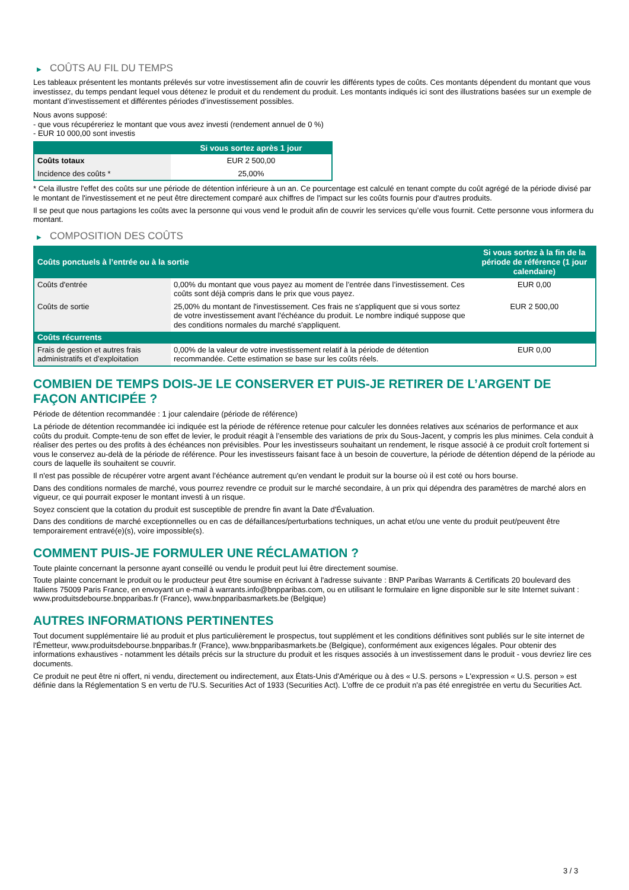▶ COÛTS AU FIL DU TEMPS
Les tableaux présentent les montants prélevés sur votre investissement afin de couvrir les différents types de coûts. Ces montants dépendent du montant que vous investissez, du temps pendant lequel vous détenez le produit et du rendement du produit. Les montants indiqués ici sont des illustrations basées sur un exemple de montant d’investissement et différentes périodes d’investissement possibles.
Nous avons supposé:
- que vous récupéreriez le montant que vous avez investi (rendement annuel de 0 %)
- EUR 10 000,00 sont investis
| | Si vous sortez après 1 jour |
| --- | --- |
| Coûts totaux | EUR 2 500,00 |
| Incidence des coûts * | 25,00% |
* Cela illustre l'effet des coûts sur une période de détention inférieure à un an. Ce pourcentage est calculé en tenant compte du coût agrégé de la période divisé par le montant de l'investissement et ne peut être directement comparé aux chiffres de l'impact sur les coûts fournis pour d'autres produits.
Il se peut que nous partagions les coûts avec la personne qui vous vend le produit afin de couvrir les services qu’elle vous fournit. Cette personne vous informera du montant.
▶ COMPOSITION DES COÛTS
| Coûts ponctuels à l’entrée ou à la sortie | | Si vous sortez à la fin de la période de référence (1 jour calendaire) |
| --- | --- | --- |
| Coûts d'entrée | 0,00% du montant que vous payez au moment de l’entrée dans l’investissement. Ces coûts sont déjà compris dans le prix que vous payez. | EUR 0,00 |
| Coûts de sortie | 25,00% du montant de l'investissement. Ces frais ne s'appliquent que si vous sortez de votre investissement avant l'échéance du produit. Le nombre indiqué suppose que des conditions normales du marché s'appliquent. | EUR 2 500,00 |
| Coûts récurrents | | |
| Frais de gestion et autres frais administratifs et d’exploitation | 0,00% de la valeur de votre investissement relatif à la période de détention recommandée. Cette estimation se base sur les coûts réels. | EUR 0,00 |
COMBIEN DE TEMPS DOIS-JE LE CONSERVER ET PUIS-JE RETIRER DE L’ARGENT DE FAÇON ANTICIPÉE ?
Période de détention recommandée : 1 jour calendaire (période de référence)
La période de détention recommandée ici indiquée est la période de référence retenue pour calculer les données relatives aux scénarios de performance et aux coûts du produit. Compte-tenu de son effet de levier, le produit réagit à l’ensemble des variations de prix du Sous-Jacent, y compris les plus minimes. Cela conduit à réaliser des pertes ou des profits à des échéances non prévisibles. Pour les investisseurs souhaitant un rendement, le risque associé à ce produit croît fortement si vous le conservez au-delà de la période de référence. Pour les investisseurs faisant face à un besoin de couverture, la période de détention dépend de la période au cours de laquelle ils souhaitent se couvrir.
Il n'est pas possible de récupérer votre argent avant l’échéance autrement qu'en vendant le produit sur la bourse où il est coté ou hors bourse.
Dans des conditions normales de marché, vous pourrez revendre ce produit sur le marché secondaire, à un prix qui dépendra des paramètres de marché alors en vigueur, ce qui pourrait exposer le montant investi à un risque.
Soyez conscient que la cotation du produit est susceptible de prendre fin avant la Date d'Évaluation.
Dans des conditions de marché exceptionnelles ou en cas de défaillances/perturbations techniques, un achat et/ou une vente du produit peut/peuvent être temporairement entravé(e)(s), voire impossible(s).
COMMENT PUIS-JE FORMULER UNE RÉCLAMATION ?
Toute plainte concernant la personne ayant conseillé ou vendu le produit peut lui être directement soumise.
Toute plainte concernant le produit ou le producteur peut être soumise en écrivant à l'adresse suivante : BNP Paribas Warrants & Certificats 20 boulevard des Italiens 75009 Paris France, en envoyant un e-mail à warrants.info@bnpparibas.com, ou en utilisant le formulaire en ligne disponible sur le site Internet suivant : www.produitsdebourse.bnpparibas.fr (France), www.bnpparibasmarkets.be (Belgique)
AUTRES INFORMATIONS PERTINENTES
Tout document supplémentaire lié au produit et plus particulièrement le prospectus, tout supplément et les conditions définitives sont publiés sur le site internet de l'Émetteur, www.produitsdebourse.bnpparibas.fr (France), www.bnpparibasmarkets.be (Belgique), conformément aux exigences légales. Pour obtenir des informations exhaustives - notamment les détails précis sur la structure du produit et les risques associés à un investissement dans le produit - vous devriez lire ces documents.
Ce produit ne peut être ni offert, ni vendu, directement ou indirectement, aux États-Unis d'Amérique ou à des « U.S. persons » L'expression « U.S. person » est définie dans la Réglementation S en vertu de l'U.S. Securities Act of 1933 (Securities Act). L'offre de ce produit n'a pas été enregistrée en vertu du Securities Act.
3 / 3